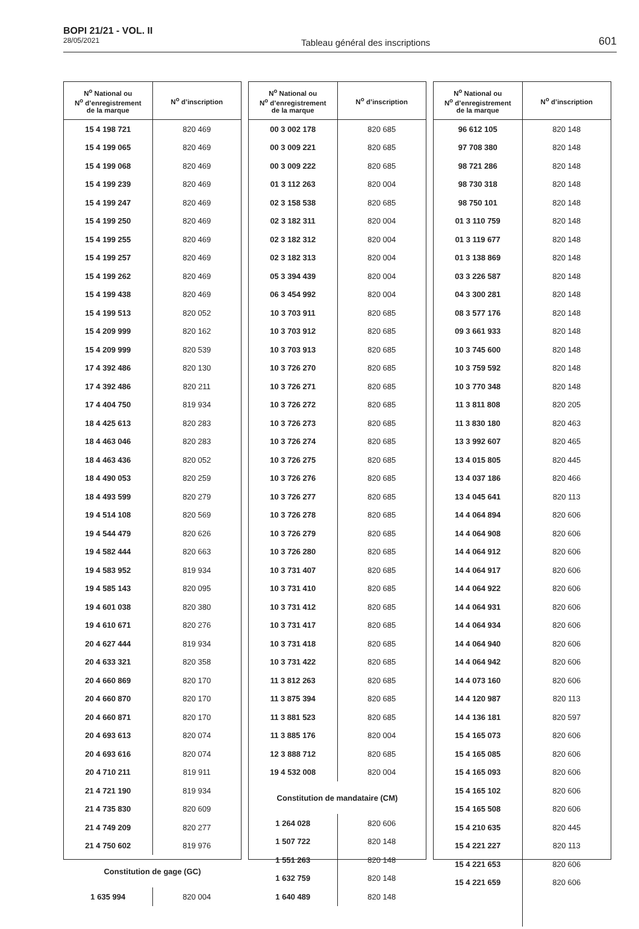BOPI 21/21 - VOL. II
28/05/2021
Tableau général des inscriptions
601
| N<sup>o</sup> National ou N<sup>o</sup> d’enregistrement de la marque | N<sup>o</sup> d’inscription |
| --- | --- |
| 15 4 198 721 | 820 469 |
| 15 4 199 065 | 820 469 |
| 15 4 199 068 | 820 469 |
| 15 4 199 239 | 820 469 |
| 15 4 199 247 | 820 469 |
| 15 4 199 250 | 820 469 |
| 15 4 199 255 | 820 469 |
| 15 4 199 257 | 820 469 |
| 15 4 199 262 | 820 469 |
| 15 4 199 438 | 820 469 |
| 15 4 199 513 | 820 052 |
| 15 4 209 999 | 820 162 |
| 15 4 209 999 | 820 539 |
| 17 4 392 486 | 820 130 |
| 17 4 392 486 | 820 211 |
| 17 4 404 750 | 819 934 |
| 18 4 425 613 | 820 283 |
| 18 4 463 046 | 820 283 |
| 18 4 463 436 | 820 052 |
| 18 4 490 053 | 820 259 |
| 18 4 493 599 | 820 279 |
| 19 4 514 108 | 820 569 |
| 19 4 544 479 | 820 626 |
| 19 4 582 444 | 820 663 |
| 19 4 583 952 | 819 934 |
| 19 4 585 143 | 820 095 |
| 19 4 601 038 | 820 380 |
| 19 4 610 671 | 820 276 |
| 20 4 627 444 | 819 934 |
| 20 4 633 321 | 820 358 |
| 20 4 660 869 | 820 170 |
| 20 4 660 870 | 820 170 |
| 20 4 660 871 | 820 170 |
| 20 4 693 613 | 820 074 |
| 20 4 693 616 | 820 074 |
| 20 4 710 211 | 819 911 |
| 21 4 721 190 | 819 934 |
| 21 4 735 830 | 820 609 |
| 21 4 749 209 | 820 277 |
| 21 4 750 602 | 819 976 |
| Constitution de gage (GC) | |
| 1 635 994 | 820 004 |
| N<sup>o</sup> National ou N<sup>o</sup> d’enregistrement de la marque | N<sup>o</sup> d’inscription |
| --- | --- |
| 00 3 002 178 | 820 685 |
| 00 3 009 221 | 820 685 |
| 00 3 009 222 | 820 685 |
| 01 3 112 263 | 820 004 |
| 02 3 158 538 | 820 685 |
| 02 3 182 311 | 820 004 |
| 02 3 182 312 | 820 004 |
| 02 3 182 313 | 820 004 |
| 05 3 394 439 | 820 004 |
| 06 3 454 992 | 820 004 |
| 10 3 703 911 | 820 685 |
| 10 3 703 912 | 820 685 |
| 10 3 703 913 | 820 685 |
| 10 3 726 270 | 820 685 |
| 10 3 726 271 | 820 685 |
| 10 3 726 272 | 820 685 |
| 10 3 726 273 | 820 685 |
| 10 3 726 274 | 820 685 |
| 10 3 726 275 | 820 685 |
| 10 3 726 276 | 820 685 |
| 10 3 726 277 | 820 685 |
| 10 3 726 278 | 820 685 |
| 10 3 726 279 | 820 685 |
| 10 3 726 280 | 820 685 |
| 10 3 731 407 | 820 685 |
| 10 3 731 410 | 820 685 |
| 10 3 731 412 | 820 685 |
| 10 3 731 417 | 820 685 |
| 10 3 731 418 | 820 685 |
| 10 3 731 422 | 820 685 |
| 11 3 812 263 | 820 685 |
| 11 3 875 394 | 820 685 |
| 11 3 881 523 | 820 685 |
| 11 3 885 176 | 820 004 |
| 12 3 888 712 | 820 685 |
| 19 4 532 008 | 820 004 |
| Constitution de mandataire (CM) | |
| 1 264 028 | 820 606 |
| 1 507 722 | 820 148 |
| 1 551 263 | 820 148 |
| 1 632 759 | 820 148 |
| 1 640 489 | 820 148 |
| N<sup>o</sup> National ou N<sup>o</sup> d’enregistrement de la marque | N<sup>o</sup> d’inscription |
| --- | --- |
| 96 612 105 | 820 148 |
| 97 708 380 | 820 148 |
| 98 721 286 | 820 148 |
| 98 730 318 | 820 148 |
| 98 750 101 | 820 148 |
| 01 3 110 759 | 820 148 |
| 01 3 119 677 | 820 148 |
| 01 3 138 869 | 820 148 |
| 03 3 226 587 | 820 148 |
| 04 3 300 281 | 820 148 |
| 08 3 577 176 | 820 148 |
| 09 3 661 933 | 820 148 |
| 10 3 745 600 | 820 148 |
| 10 3 759 592 | 820 148 |
| 10 3 770 348 | 820 148 |
| 11 3 811 808 | 820 205 |
| 11 3 830 180 | 820 463 |
| 13 3 992 607 | 820 465 |
| 13 4 015 805 | 820 445 |
| 13 4 037 186 | 820 466 |
| 13 4 045 641 | 820 113 |
| 14 4 064 894 | 820 606 |
| 14 4 064 908 | 820 606 |
| 14 4 064 912 | 820 606 |
| 14 4 064 917 | 820 606 |
| 14 4 064 922 | 820 606 |
| 14 4 064 931 | 820 606 |
| 14 4 064 934 | 820 606 |
| 14 4 064 940 | 820 606 |
| 14 4 064 942 | 820 606 |
| 14 4 073 160 | 820 606 |
| 14 4 120 987 | 820 113 |
| 14 4 136 181 | 820 597 |
| 15 4 165 073 | 820 606 |
| 15 4 165 085 | 820 606 |
| 15 4 165 093 | 820 606 |
| 15 4 165 102 | 820 606 |
| 15 4 165 508 | 820 606 |
| 15 4 210 635 | 820 445 |
| 15 4 221 227 | 820 113 |
| 15 4 221 653 | 820 606 |
| 15 4 221 659 | 820 606 |